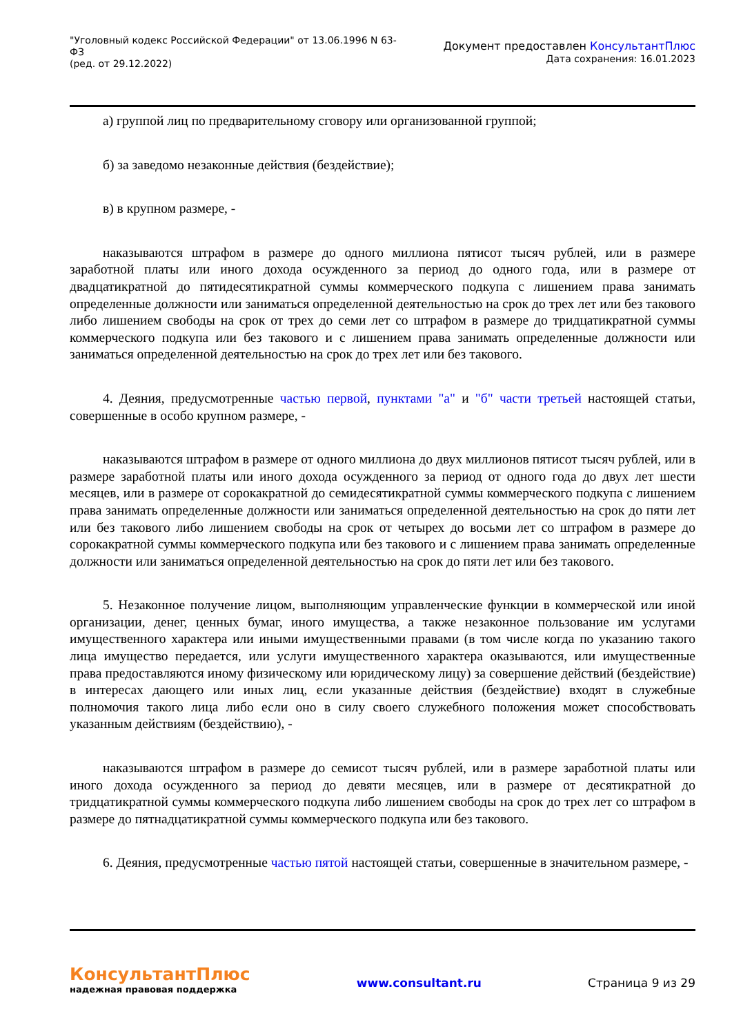"Уголовный кодекс Российской Федерации" от 13.06.1996 N 63-ФЗ
(ред. от 29.12.2022)
Документ предоставлен КонсультантПлюс
Дата сохранения: 16.01.2023
а) группой лиц по предварительному сговору или организованной группой;
б) за заведомо незаконные действия (бездействие);
в) в крупном размере, -
наказываются штрафом в размере до одного миллиона пятисот тысяч рублей, или в размере заработной платы или иного дохода осужденного за период до одного года, или в размере от двадцатикратной до пятидесятикратной суммы коммерческого подкупа с лишением права занимать определенные должности или заниматься определенной деятельностью на срок до трех лет или без такового либо лишением свободы на срок от трех до семи лет со штрафом в размере до тридцатикратной суммы коммерческого подкупа или без такового и с лишением права занимать определенные должности или заниматься определенной деятельностью на срок до трех лет или без такового.
4. Деяния, предусмотренные частью первой, пунктами "а" и "б" части третьей настоящей статьи, совершенные в особо крупном размере, -
наказываются штрафом в размере от одного миллиона до двух миллионов пятисот тысяч рублей, или в размере заработной платы или иного дохода осужденного за период от одного года до двух лет шести месяцев, или в размере от сорокакратной до семидесятикратной суммы коммерческого подкупа с лишением права занимать определенные должности или заниматься определенной деятельностью на срок до пяти лет или без такового либо лишением свободы на срок от четырех до восьми лет со штрафом в размере до сорокакратной суммы коммерческого подкупа или без такового и с лишением права занимать определенные должности или заниматься определенной деятельностью на срок до пяти лет или без такового.
5. Незаконное получение лицом, выполняющим управленческие функции в коммерческой или иной организации, денег, ценных бумаг, иного имущества, а также незаконное пользование им услугами имущественного характера или иными имущественными правами (в том числе когда по указанию такого лица имущество передается, или услуги имущественного характера оказываются, или имущественные права предоставляются иному физическому или юридическому лицу) за совершение действий (бездействие) в интересах дающего или иных лиц, если указанные действия (бездействие) входят в служебные полномочия такого лица либо если оно в силу своего служебного положения может способствовать указанным действиям (бездействию), -
наказываются штрафом в размере до семисот тысяч рублей, или в размере заработной платы или иного дохода осужденного за период до девяти месяцев, или в размере от десятикратной до тридцатикратной суммы коммерческого подкупа либо лишением свободы на срок до трех лет со штрафом в размере до пятнадцатикратной суммы коммерческого подкупа или без такового.
6. Деяния, предусмотренные частью пятой настоящей статьи, совершенные в значительном размере, -
КонсультантПлюс
надежная правовая поддержка
www.consultant.ru Страница 9 из 29